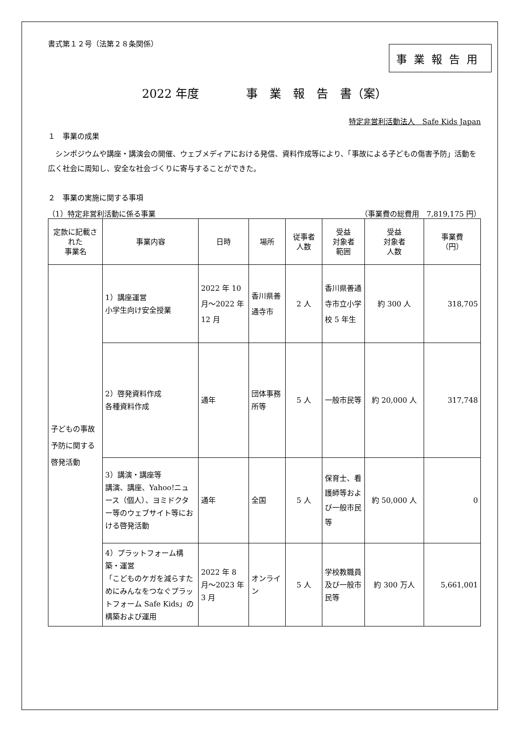書式第１２号（法第２８条関係）
事業報告用
2022 年度　　　　事　業　報　告　書（案）
特定非営利活動法人　Safe Kids Japan
１　事業の成果
　シンポジウムや講座・講演会の開催、ウェブメディアにおける発信、資料作成等により、「事故による子どもの傷害予防」活動を広く社会に周知し、安全な社会づくりに寄与することができた。
２　事業の実施に関する事項
（1）特定非営利活動に係る事業 （事業費の総費用　7,819,175 円）
| 定款に記載された 事業名 | 事業内容 | 日時 | 場所 | 従事者 人数 | 受益 対象者 範囲 | 受益 対象者 人数 | 事業費 （円） |
| --- | --- | --- | --- | --- | --- | --- | --- |
| 子どもの事故予防に関する啓発活動 | 1）講座運営 小学生向け安全授業 | 2022 年 10 月～2022 年 12 月 | 香川県善通寺市 | 2 人 | 香川県善通寺市立小学校 5 年生 | 約 300 人 | 318,705 |
| | 2）啓発資料作成 各種資料作成 | 通年 | 団体事務所等 | 5 人 | 一般市民等 | 約 20,000 人 | 317,748 |
| | 3）講演・講座等 講演、講座、Yahoo!ニュース（個人）、ヨミドクター等のウェブサイト等における啓発活動 | 通年 | 全国 | 5 人 | 保育士、看護師等および一般市民等 | 約 50,000 人 | 0 |
| | 4）プラットフォーム構築・運営 「こどものケガを減らすためにみんなをつなぐプラットフォーム Safe Kids」の構築および運用 | 2022 年 8 月～2023 年 3 月 | オンライン | 5 人 | 学校教職員及び一般市民等 | 約 300 万人 | 5,661,001 |